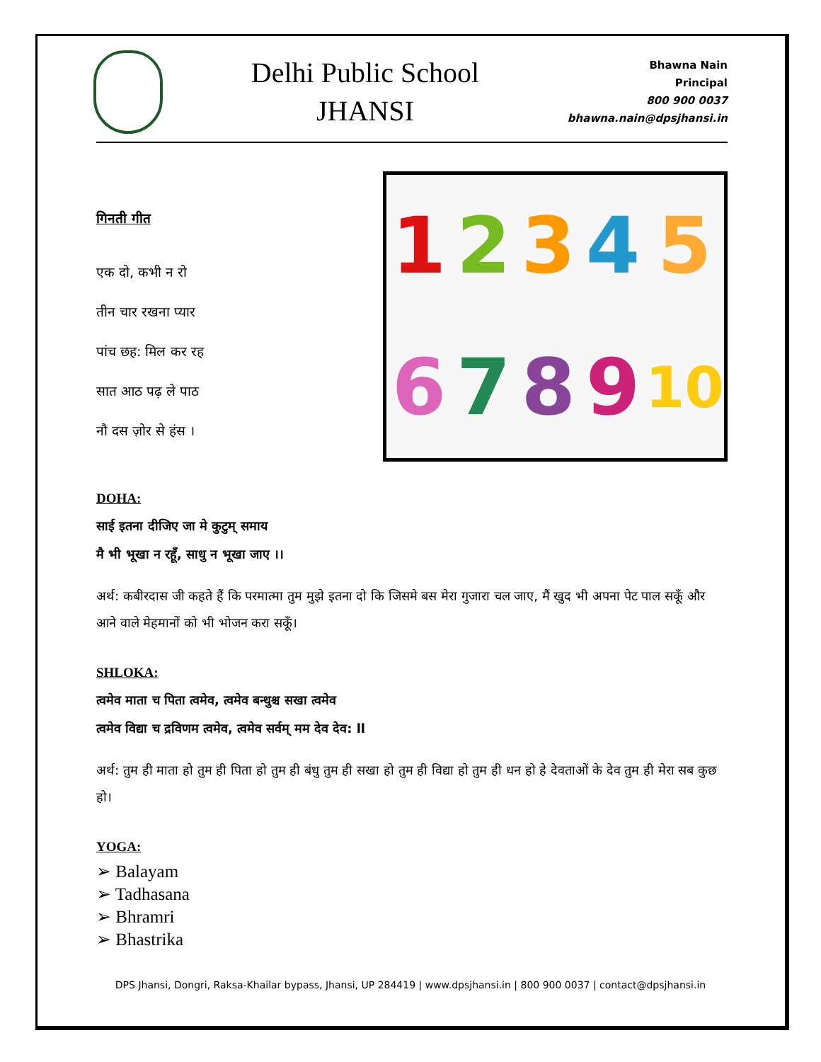Delhi Public School
JHANSI
Bhawna Nain
Principal
800 900 0037
bhawna.nain@dpsjhansi.in
गिनती गीत
एक दो, कभी न रो
तीन चार रखना प्यार
पांच छह: मिल कर रह
सात आठ पढ़ ले पाठ
नौ दस ज़ोर से हंस ।
123456789 10
DOHA:
साई इतना दीजिए जा मे कुटुम् समाय
मै भी भूखा न रहूँ, साधु न भूखा जाए ।।
अर्थ: कबीरदास जी कहते हैं कि परमात्मा तुम मुझे इतना दो कि जिसमे बस मेरा गुजारा चल जाए, मैं खुद भी अपना पेट पाल सकूँ और आने वाले मेहमानों को भी भोजन करा सकूँ।
SHLOKA:
त्वमेव माता च पिता त्वमेव, त्वमेव बन्धुश्च सखा त्वमेव
त्वमेव विद्या च द्रविणम त्वमेव, त्वमेव सर्वम् मम देव देव: ll
अर्थ: तुम ही माता हो तुम ही पिता हो तुम ही बंधु तुम ही सखा हो तुम ही विद्या हो तुम ही धन हो हे देवताओं के देव तुम ही मेरा सब कुछ हो।
YOGA:
➢ Balayam
➢ Tadhasana
➢ Bhramri
➢ Bhastrika
DPS Jhansi, Dongri, Raksa-Khailar bypass, Jhansi, UP 284419 | www.dpsjhansi.in | 800 900 0037 | contact@dpsjhansi.in